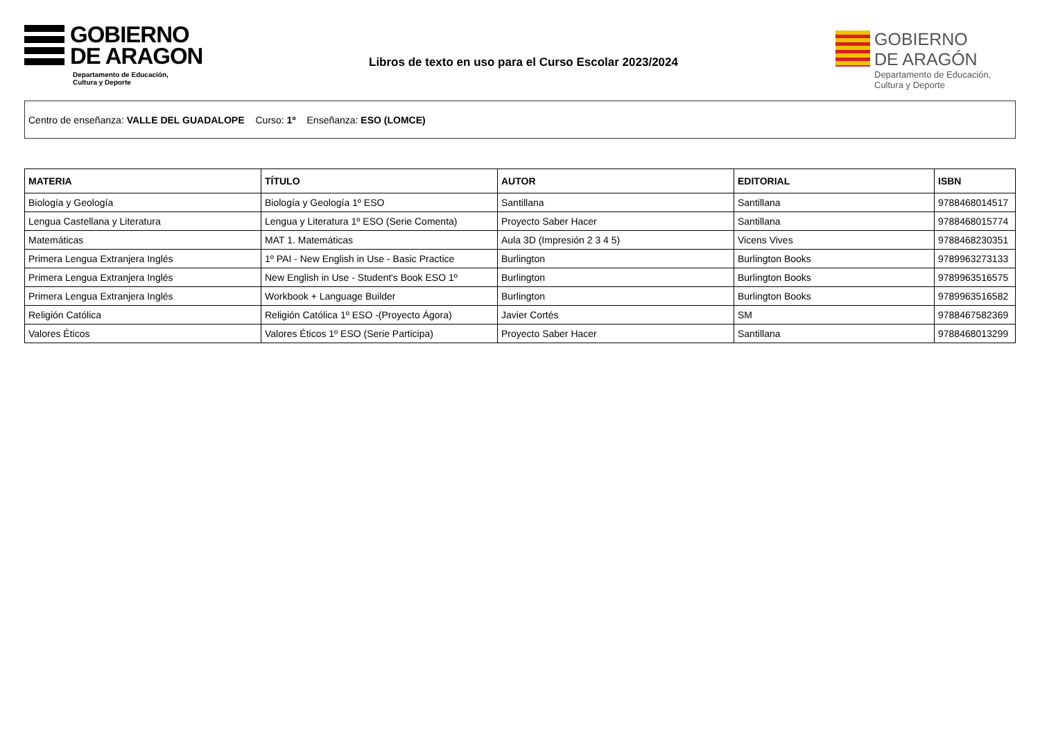GOBIERNO
DE ARAGON
Departamento de Educación,
Cultura y Deporte
Libros de texto en uso para el Curso Escolar 2023/2024
GOBIERNO
DE ARAGÓN
Departamento de Educación,
Cultura y Deporte
Centro de enseñanza: VALLE DEL GUADALOPE Curso: 1º Enseñanza: ESO (LOMCE)
| MATERIA | TÍTULO | AUTOR | EDITORIAL | ISBN |
| --- | --- | --- | --- | --- |
| Biología y Geología | Biología y Geología 1º ESO | Santillana | Santillana | 9788468014517 |
| Lengua Castellana y Literatura | Lengua y Literatura 1º ESO (Serie Comenta) | Proyecto Saber Hacer | Santillana | 9788468015774 |
| Matemáticas | MAT 1. Matemáticas | Aula 3D (Impresión 2 3 4 5) | Vicens Vives | 9788468230351 |
| Primera Lengua Extranjera Inglés | 1º PAI - New English in Use - Basic Practice | Burlington | Burlington Books | 9789963273133 |
| Primera Lengua Extranjera Inglés | New English in Use - Student's Book ESO 1º | Burlington | Burlington Books | 9789963516575 |
| Primera Lengua Extranjera Inglés | Workbook + Language Builder | Burlington | Burlington Books | 9789963516582 |
| Religión Católica | Religión Católica 1º ESO -(Proyecto Ágora) | Javier Cortés | SM | 9788467582369 |
| Valores Éticos | Valores Éticos 1º ESO (Serie Participa) | Proyecto Saber Hacer | Santillana | 9788468013299 |